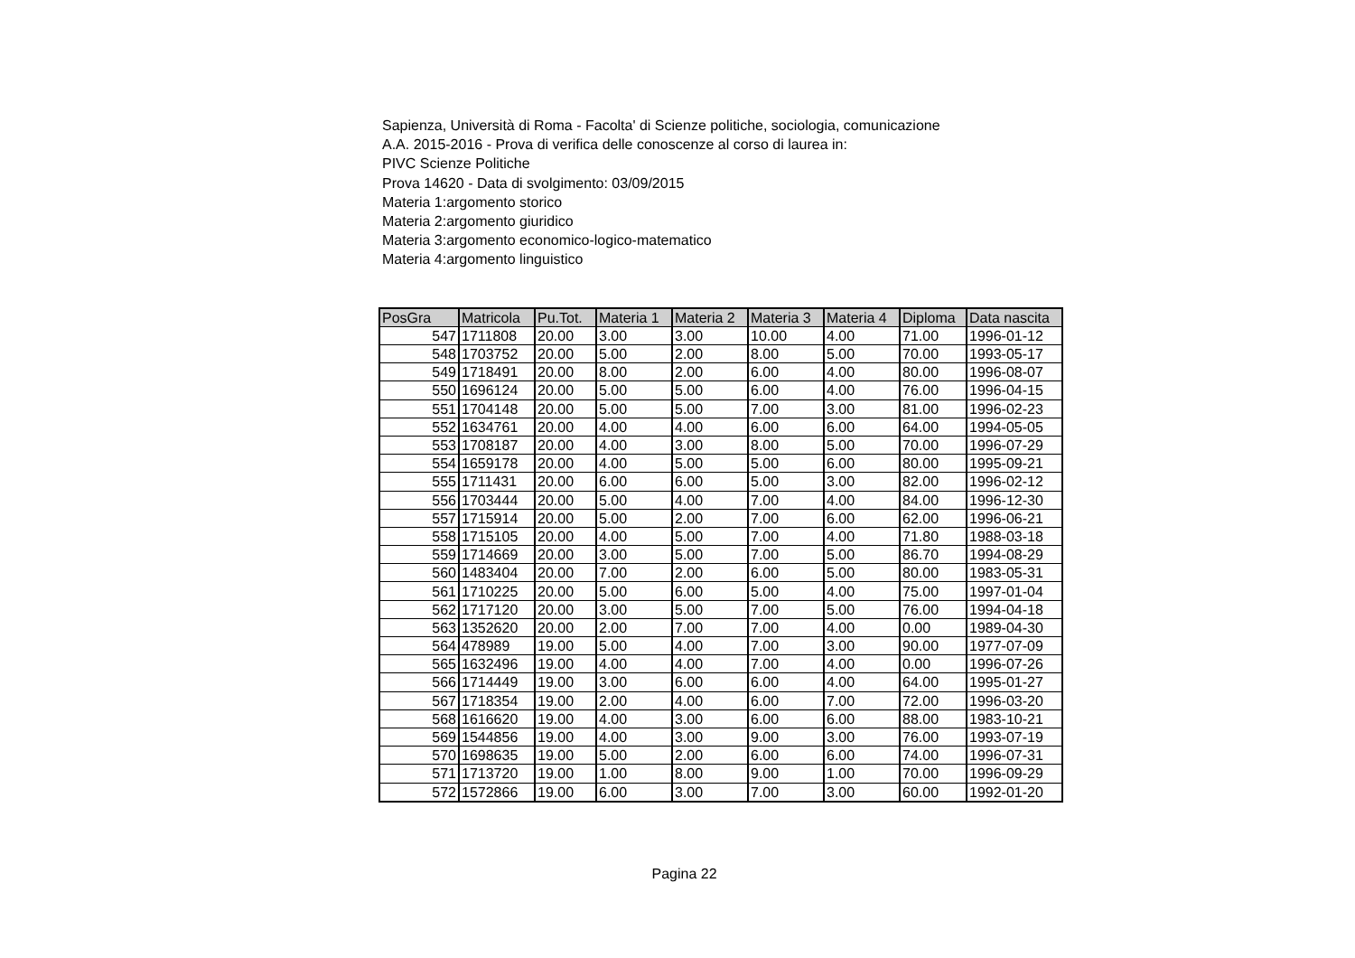Sapienza, Università di Roma - Facolta' di Scienze politiche, sociologia, comunicazione
A.A. 2015-2016 - Prova di verifica delle conoscenze al corso di laurea in:
PIVC Scienze Politiche
Prova 14620 - Data di svolgimento: 03/09/2015
Materia 1:argomento storico
Materia 2:argomento giuridico
Materia 3:argomento economico-logico-matematico
Materia 4:argomento linguistico
| PosGra | Matricola | Pu.Tot. | Materia 1 | Materia 2 | Materia 3 | Materia 4 | Diploma | Data nascita |
| --- | --- | --- | --- | --- | --- | --- | --- | --- |
| 547 | 1711808 | 20.00 | 3.00 | 3.00 | 10.00 | 4.00 | 71.00 | 1996-01-12 |
| 548 | 1703752 | 20.00 | 5.00 | 2.00 | 8.00 | 5.00 | 70.00 | 1993-05-17 |
| 549 | 1718491 | 20.00 | 8.00 | 2.00 | 6.00 | 4.00 | 80.00 | 1996-08-07 |
| 550 | 1696124 | 20.00 | 5.00 | 5.00 | 6.00 | 4.00 | 76.00 | 1996-04-15 |
| 551 | 1704148 | 20.00 | 5.00 | 5.00 | 7.00 | 3.00 | 81.00 | 1996-02-23 |
| 552 | 1634761 | 20.00 | 4.00 | 4.00 | 6.00 | 6.00 | 64.00 | 1994-05-05 |
| 553 | 1708187 | 20.00 | 4.00 | 3.00 | 8.00 | 5.00 | 70.00 | 1996-07-29 |
| 554 | 1659178 | 20.00 | 4.00 | 5.00 | 5.00 | 6.00 | 80.00 | 1995-09-21 |
| 555 | 1711431 | 20.00 | 6.00 | 6.00 | 5.00 | 3.00 | 82.00 | 1996-02-12 |
| 556 | 1703444 | 20.00 | 5.00 | 4.00 | 7.00 | 4.00 | 84.00 | 1996-12-30 |
| 557 | 1715914 | 20.00 | 5.00 | 2.00 | 7.00 | 6.00 | 62.00 | 1996-06-21 |
| 558 | 1715105 | 20.00 | 4.00 | 5.00 | 7.00 | 4.00 | 71.80 | 1988-03-18 |
| 559 | 1714669 | 20.00 | 3.00 | 5.00 | 7.00 | 5.00 | 86.70 | 1994-08-29 |
| 560 | 1483404 | 20.00 | 7.00 | 2.00 | 6.00 | 5.00 | 80.00 | 1983-05-31 |
| 561 | 1710225 | 20.00 | 5.00 | 6.00 | 5.00 | 4.00 | 75.00 | 1997-01-04 |
| 562 | 1717120 | 20.00 | 3.00 | 5.00 | 7.00 | 5.00 | 76.00 | 1994-04-18 |
| 563 | 1352620 | 20.00 | 2.00 | 7.00 | 7.00 | 4.00 | 0.00 | 1989-04-30 |
| 564 | 478989 | 19.00 | 5.00 | 4.00 | 7.00 | 3.00 | 90.00 | 1977-07-09 |
| 565 | 1632496 | 19.00 | 4.00 | 4.00 | 7.00 | 4.00 | 0.00 | 1996-07-26 |
| 566 | 1714449 | 19.00 | 3.00 | 6.00 | 6.00 | 4.00 | 64.00 | 1995-01-27 |
| 567 | 1718354 | 19.00 | 2.00 | 4.00 | 6.00 | 7.00 | 72.00 | 1996-03-20 |
| 568 | 1616620 | 19.00 | 4.00 | 3.00 | 6.00 | 6.00 | 88.00 | 1983-10-21 |
| 569 | 1544856 | 19.00 | 4.00 | 3.00 | 9.00 | 3.00 | 76.00 | 1993-07-19 |
| 570 | 1698635 | 19.00 | 5.00 | 2.00 | 6.00 | 6.00 | 74.00 | 1996-07-31 |
| 571 | 1713720 | 19.00 | 1.00 | 8.00 | 9.00 | 1.00 | 70.00 | 1996-09-29 |
| 572 | 1572866 | 19.00 | 6.00 | 3.00 | 7.00 | 3.00 | 60.00 | 1992-01-20 |
Pagina 22